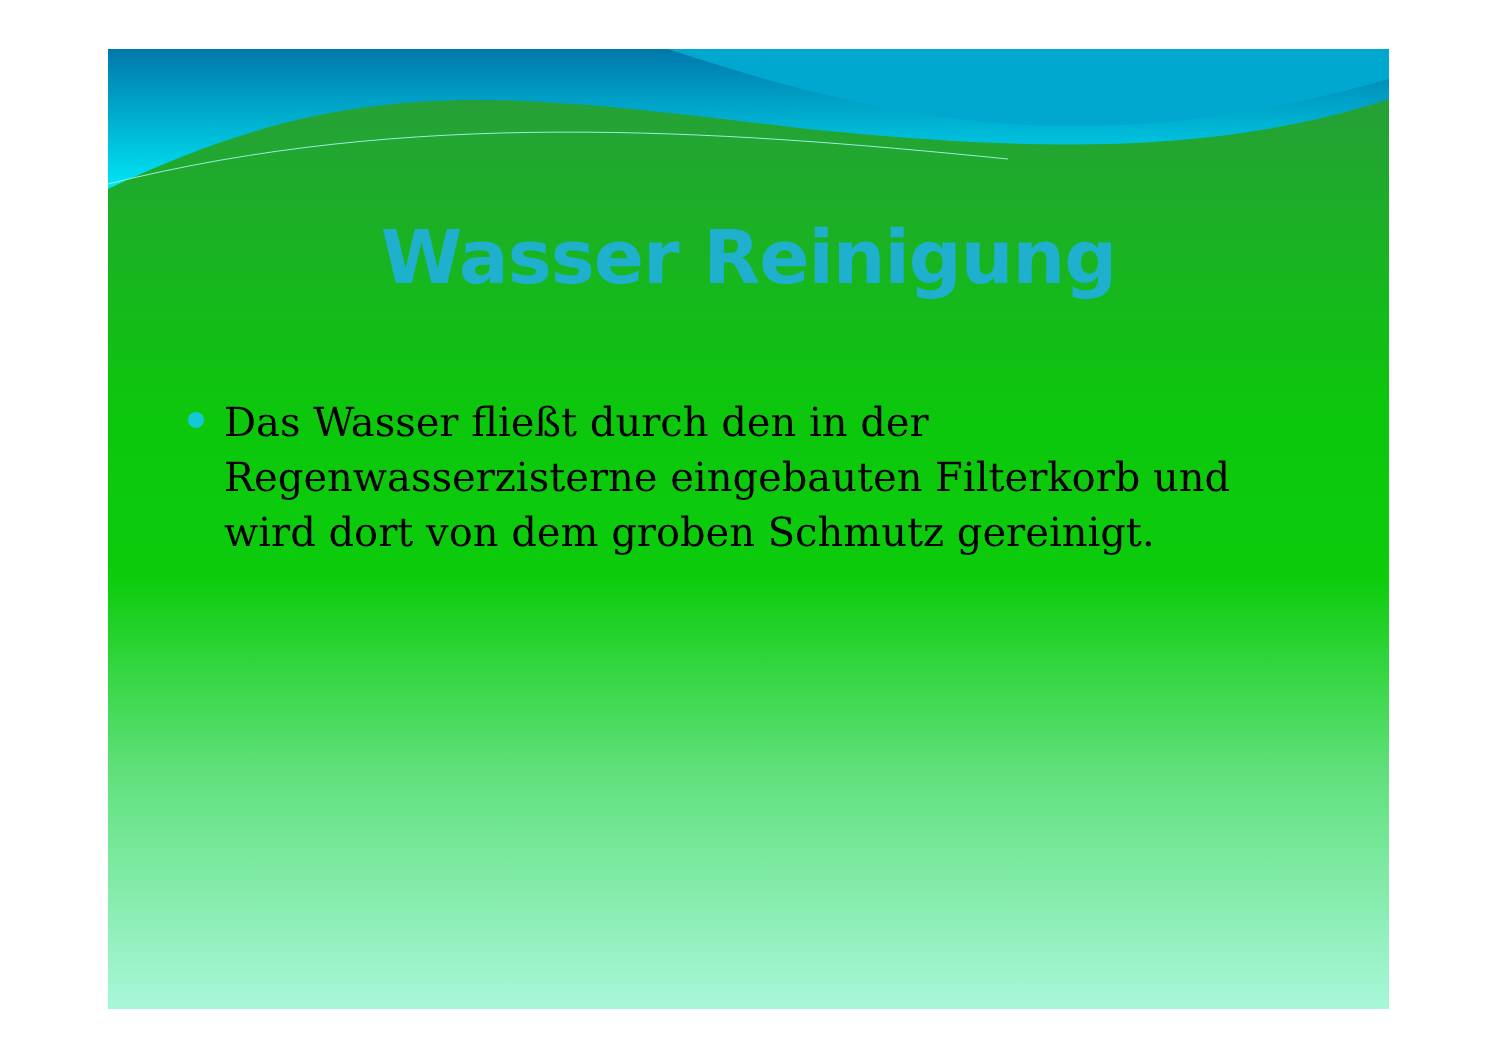Wasser Reinigung
Das Wasser fließt durch den in der Regenwasserzisterne eingebauten Filterkorb und wird dort von dem groben Schmutz gereinigt.